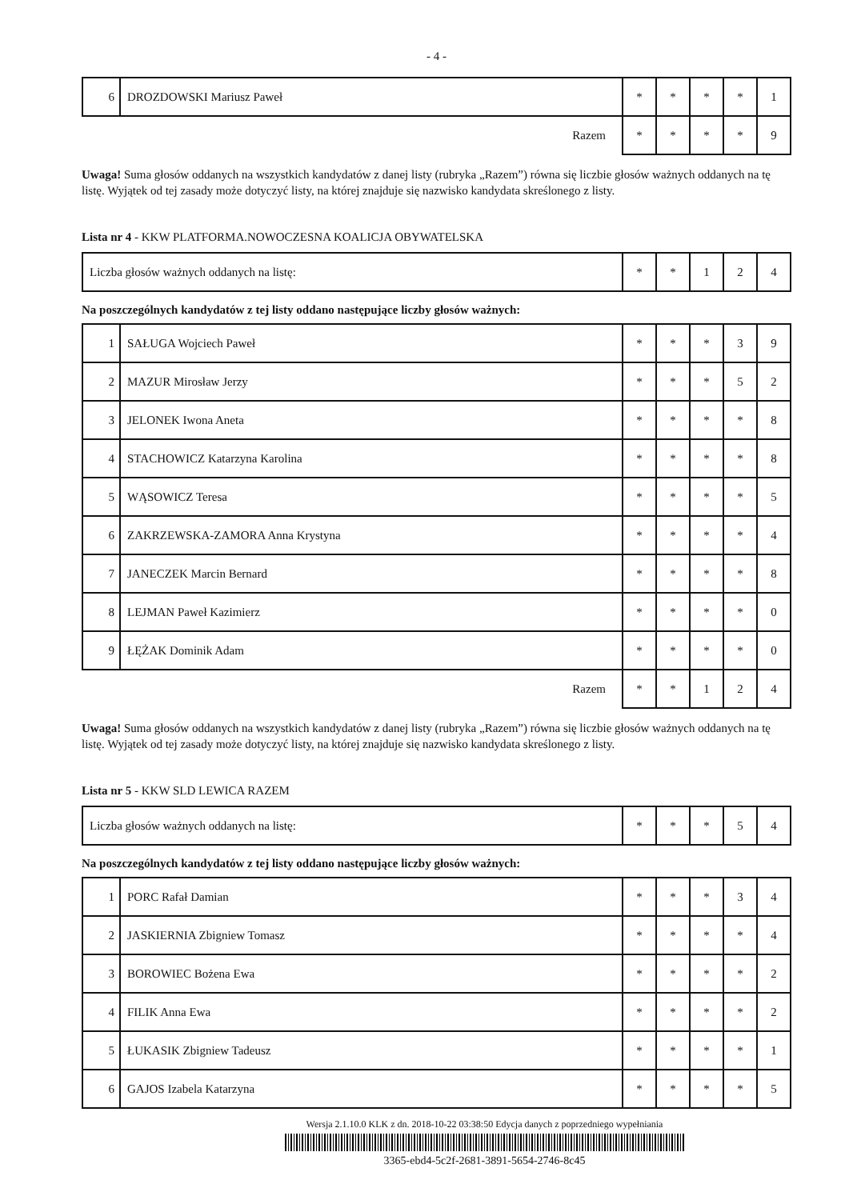- 4 -
| 6 | DROZDOWSKI Mariusz Paweł | * | * | * | * | 1 |
| | Razem | * | * | * | * | 9 |
Uwaga! Suma głosów oddanych na wszystkich kandydatów z danej listy (rubryka „Razem”) równa się liczbie głosów ważnych oddanych na tę listę. Wyjątek od tej zasady może dotyczyć listy, na której znajduje się nazwisko kandydata skreślonego z listy.
Lista nr 4 - KKW PLATFORMA.NOWOCZESNA KOALICJA OBYWATELSKA
| Liczba głosów ważnych oddanych na listę: | * | * | 1 | 2 | 4 |
Na poszczególnych kandydatów z tej listy oddano następujące liczby głosów ważnych:
| 1 | SAŁUGA Wojciech Paweł | * | * | * | 3 | 9 |
| 2 | MAZUR Mirosław Jerzy | * | * | * | 5 | 2 |
| 3 | JELONEK Iwona Aneta | * | * | * | * | 8 |
| 4 | STACHOWICZ Katarzyna Karolina | * | * | * | * | 8 |
| 5 | WĄSOWICZ Teresa | * | * | * | * | 5 |
| 6 | ZAKRZEWSKA-ZAMORA Anna Krystyna | * | * | * | * | 4 |
| 7 | JANECZEK Marcin Bernard | * | * | * | * | 8 |
| 8 | LEJMAN Paweł Kazimierz | * | * | * | * | 0 |
| 9 | ŁĘŻAK Dominik Adam | * | * | * | * | 0 |
| | Razem | * | * | 1 | 2 | 4 |
Uwaga! Suma głosów oddanych na wszystkich kandydatów z danej listy (rubryka „Razem”) równa się liczbie głosów ważnych oddanych na tę listę. Wyjątek od tej zasady może dotyczyć listy, na której znajduje się nazwisko kandydata skreślonego z listy.
Lista nr 5 - KKW SLD LEWICA RAZEM
| Liczba głosów ważnych oddanych na listę: | * | * | * | 5 | 4 |
Na poszczególnych kandydatów z tej listy oddano następujące liczby głosów ważnych:
| 1 | PORC Rafał Damian | * | * | * | 3 | 4 |
| 2 | JASKIERNIA Zbigniew Tomasz | * | * | * | * | 4 |
| 3 | BOROWIEC Bożena Ewa | * | * | * | * | 2 |
| 4 | FILIK Anna Ewa | * | * | * | * | 2 |
| 5 | ŁUKASIK Zbigniew Tadeusz | * | * | * | * | 1 |
| 6 | GAJOS Izabela Katarzyna | * | * | * | * | 5 |
Wersja 2.1.10.0 KLK z dn. 2018-10-22 03:38:50 Edycja danych z poprzedniego wypełniania
3365-ebd4-5c2f-2681-3891-5654-2746-8c45